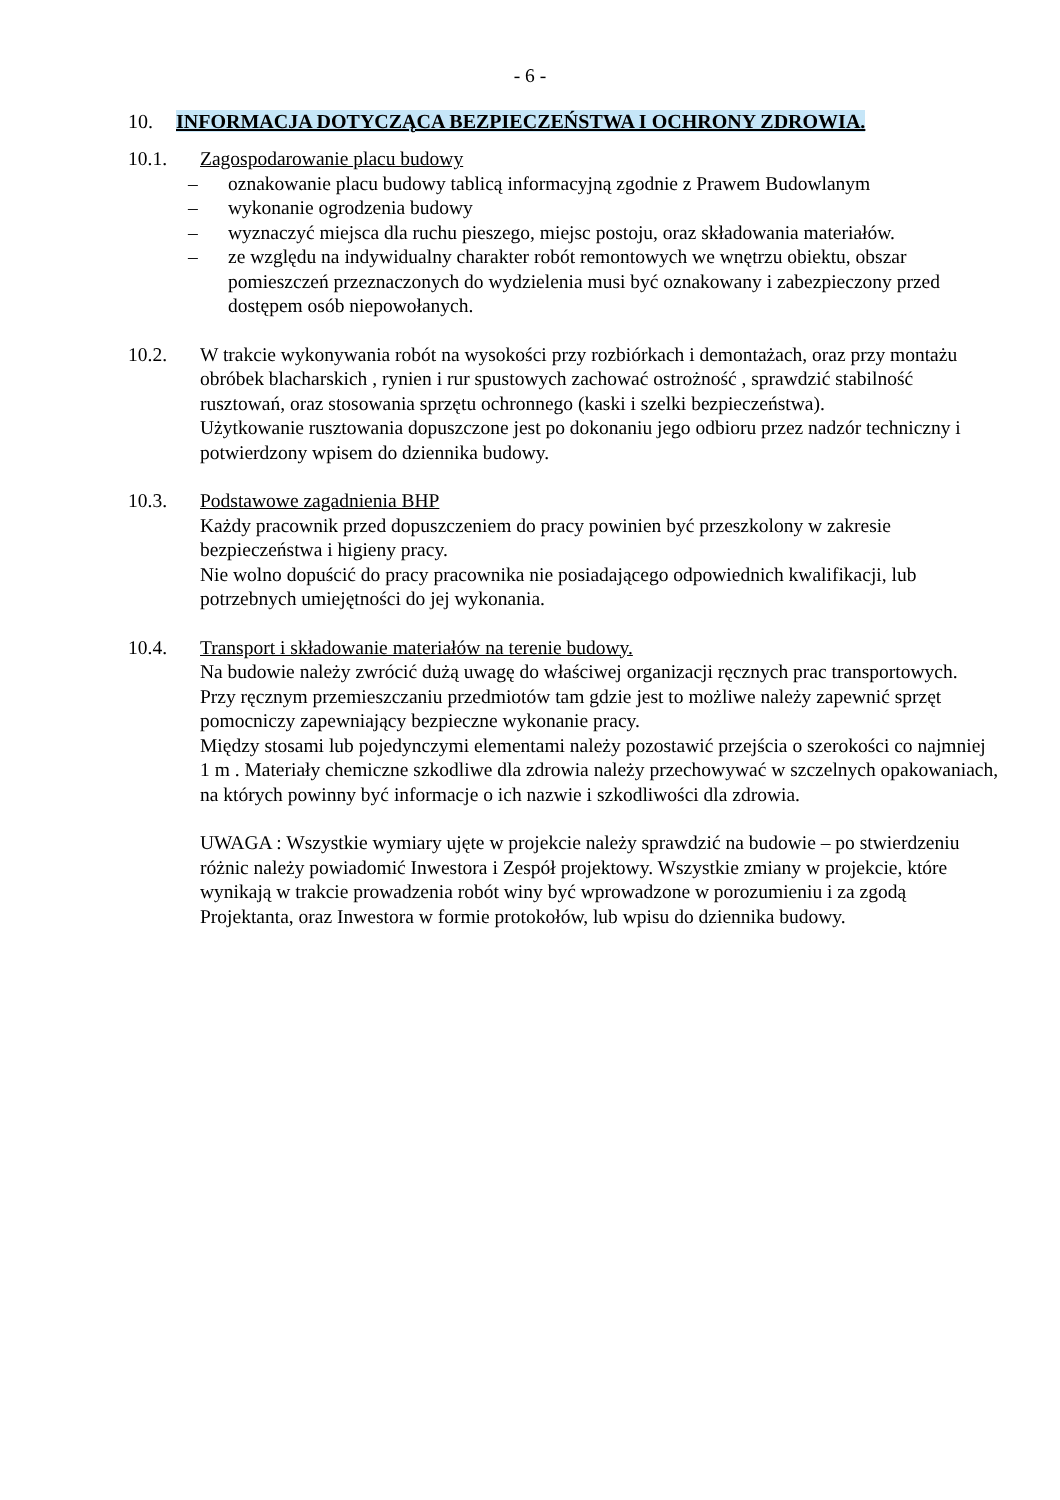- 6 -
10. INFORMACJA DOTYCZĄCA BEZPIECZEŃSTWA I OCHRONY ZDROWIA.
10.1. Zagospodarowanie placu budowy
– oznakowanie placu budowy tablicą informacyjną zgodnie z Prawem Budowlanym
– wykonanie ogrodzenia budowy
– wyznaczyć miejsca dla ruchu pieszego, miejsc postoju, oraz składowania materiałów.
– ze względu na indywidualny charakter robót remontowych we wnętrzu obiektu, obszar pomieszczeń przeznaczonych do wydzielenia musi być oznakowany i zabezpieczony przed dostępem osób niepowołanych.
10.2. W trakcie wykonywania robót na wysokości przy rozbiórkach i demontażach, oraz przy montażu obróbek blacharskich , rynien i rur spustowych zachować ostrożność , sprawdzić stabilność rusztowań, oraz stosowania sprzętu ochronnego (kaski i szelki bezpieczeństwa).
Użytkowanie rusztowania dopuszczone jest po dokonaniu jego odbioru przez nadzór techniczny i potwierdzony wpisem do dziennika budowy.
10.3. Podstawowe zagadnienia BHP
Każdy pracownik przed dopuszczeniem do pracy powinien być przeszkolony w zakresie bezpieczeństwa i higieny pracy.
Nie wolno dopuścić do pracy pracownika nie posiadającego odpowiednich kwalifikacji, lub potrzebnych umiejętności do jej wykonania.
10.4. Transport i składowanie materiałów na terenie budowy.
Na budowie należy zwrócić dużą uwagę do właściwej organizacji ręcznych prac transportowych.
Przy ręcznym przemieszczaniu przedmiotów tam gdzie jest to możliwe należy zapewnić sprzęt pomocniczy zapewniający bezpieczne wykonanie pracy.
Między stosami lub pojedynczymi elementami należy pozostawić przejścia o szerokości co najmniej 1 m . Materiały chemiczne szkodliwe dla zdrowia należy przechowywać w szczelnych opakowaniach, na których powinny być informacje o ich nazwie i szkodliwości dla zdrowia.
UWAGA : Wszystkie wymiary ujęte w projekcie należy sprawdzić na budowie – po stwierdzeniu różnic należy powiadomić Inwestora i Zespół projektowy. Wszystkie zmiany w projekcie, które wynikają w trakcie prowadzenia robót winy być wprowadzone w porozumieniu i za zgodą Projektanta, oraz Inwestora w formie protokołów, lub wpisu do dziennika budowy.